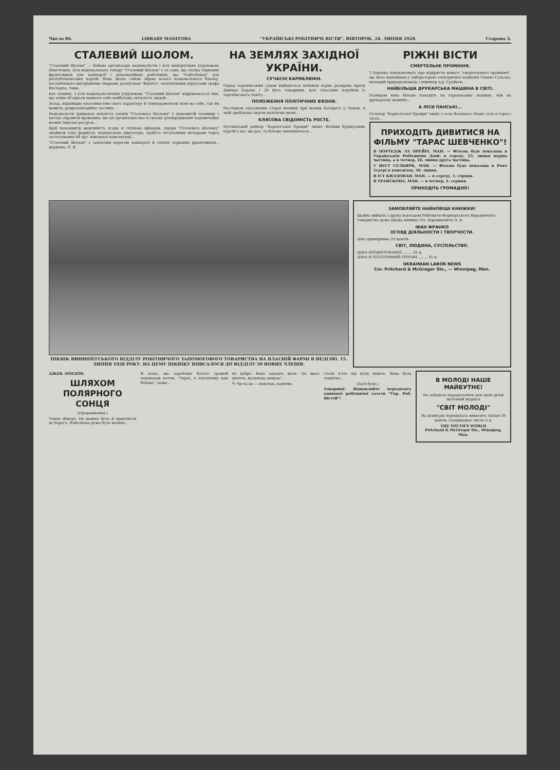Число 86. LIBRARY MANITOBA "УКРАЇНСЬКІ РОБІТНИЧІ ВІСТИ", ВІВТОРОК, 24. ЛИПНЯ 1928. Сторона 3.
СТАЛЕВИЙ ШОЛОМ.
"Сталевий Шолом" — бойова організація націоналістів і всіх монархічних угруповань Німеччини. Для національного табору "Сталевий Шолом" є те саме, що спілка червоних фронтовиків для компартії і революційних робітників, що "Райхсбанер" для республіканських партій. Вона являє собою зброю всього національного бльоку, послабленого внутрішніми чварами, розпуском "Вікінгу", політичними піруетами графа Вестарпа, тощо.
Без сумніву, з усіх націоналістичних угруповань "Сталевий Шолом" відріжняється тим, що зумів об'єднати навколо себе найбільшу скількість людей...
Зельд, відповідно властивостям свого характеру й темпераментові взяв на себе, так би мовити, репрезентаційну частину...
Націоналісти тримають кількість членів "Сталевого Шолому" у цілковитій таємниці з метою справити враження, що ця організація має в своєму розпорядженні надзвичайно великі людські ресурси...
Щоб полекшити можливість згоди зі спілкою офіцерів, лідери "Сталевого Шолому" знайшли таку формулу: національна диктатура, здобута легальними методами через застосування 48 арт. німецької конституції...
"Сталевий Шолом" є запеклим ворогом компартії й спілки червоних фронтовиків... державо. Є. К.
НА ЗЕМЛЯХ ЗАХІДНОЇ УКРАЇНИ.
СУЧАСНІ КАРМЕЛЮКИ.
Перед чортківським судом відбудеться небавом карна розправа проти Дмитра Барана і 28 його товаришів, всіх сільських парубків із чортківського повіту...
ПОЛОЖЕННЯ ПОЛІТИЧНИХ ВЯЗНІВ.
Наслідком скасування старої вязниці при вулиці Баторого у Львові, в якій здебільша сиділи політичні вязні...
КЛЯСОВА СВІДОМІСТЬ РОСТЕ.
Хустинський робкор "Карпатської Правди" пише: Впливи буржуазних партій у нас що раз, то більше зменшуються...
РІЖНІ ВІСТИ
СМЕРТЕЛЬНЕ ПРОМІННЯ.
З Берліна повідомляють про відкриття нового "смертельного проміння", що його віднайшов у лябораторіях електричної компанії Сіменс-Гальске, молодий природознавець і інжинер д-р. Грайхен...
НАЙБІЛЬША ДРУКАРСЬКА МАШИНА В СВІТІ.
Розміром вона більше походить на паропльавну машину, ніж на друкарську машину...
А ЛІСИ ПАНСЬКІ...
Селькор "Карпатської Правди" пише з села Волового: Наше село в горах і лісах...
ПРИХОДІТЬ ДИВИТИСЯ НА ФІЛЬМУ "ТАРАС ШЕВЧЕНКО"!
В ПОРТЕДЖ ЛА ПРЕЙРІ, МАН. — Фільма буде показана в Українськім Робітничім Домі: в середу, 25. липня перша частина, а в четвер, 26. липня друга частина.
У ВЕСТ СЕЛКИРК, МАН. — Фільма буде показана в Роял Театрі в понеділок, 30. липня.
В ІСТ КИЛДОНАН, МАН. — в середу, 1. серпня.
В ТРАНСКОНА, МАН. — в четвер, 2. серпня.
ПРИХОДІТЬ ГРОМАДНО!
ПІКНІК ВИННІПЕГСЬКОГО ВІДДІЛУ РОБІТНИЧОГО ЗАПОМОГОВОГО ТОВАРИСТВА НА ВЛАСНІЙ ФАРМІ В НЕДІЛЮ, 15. ЛИПНЯ 1928 РОКУ. НА ЦЕМУ ПІКНІКУ ВПИСАЛОСЯ ДО ВІДДІЛУ 50 НОВИХ ЧЛЕНІВ.
ЗАМОВЛЯЙТЕ НАЙНОВІШІ КНИЖКИ!
Щойно вийшла з друку накладом Робітничо-Фермерського Видавничого Товариства дуже цікава книжка Ол. Дорошкевича п. н.
ІВАН ФРАНКО
ОГЛЯД ДІЯЛЬНОСТИ І ТВОРЧОСТИ.
Ціна примірника 25 центів.
СВІТ, ЛЮДИНА, СУСПІЛЬСТВО.
ЦІНА БРОШУРОВАНОЇ ........ 25 ц.
ЦІНА В ПОЛОТНЯНІЙ ОПРАВІ ........ 35 ц.
UKRAINIAN LABOR NEWS
Cor. Pritchard & McGregor Sts., — Winnipeg, Man.
ДЖЕК ЛОНДОН.
ШЛЯХОМ ПОЛЯРНОГО СОНЦЯ
(Продовження.)
Човен обмерз. Не можна було й приплисти до берега. Небезпека дуже була велика...
Я кажу, що заробляю багато грошей перевозом почти. "Чарлі, я платитиму вам більше", каже...
не добре. Вона занадто мале. Це щось дитяче, маленька цяцька"...
*) Чи-ча-ко — новачок, панічик.
стеля п'ять від нуля нижче. Вона була тендітна...
(Далі буде.)
Товариші! Відновляйте передплату одинокої робітничої газети "Укр. Роб. Вістей"!
В МОЛОДІ НАШЕ МАЙБУТНЄ!
Не забудьте передплатити для своїх дітей місячний журнал
"СВІТ МОЛОДІ"
На цілий рік передплата виносить тільки 50 центів. Поодинокое число 5 ц.
THE YOUTH'S WORLD
Pritchard & McGregor Sts., Winnipeg, Man.